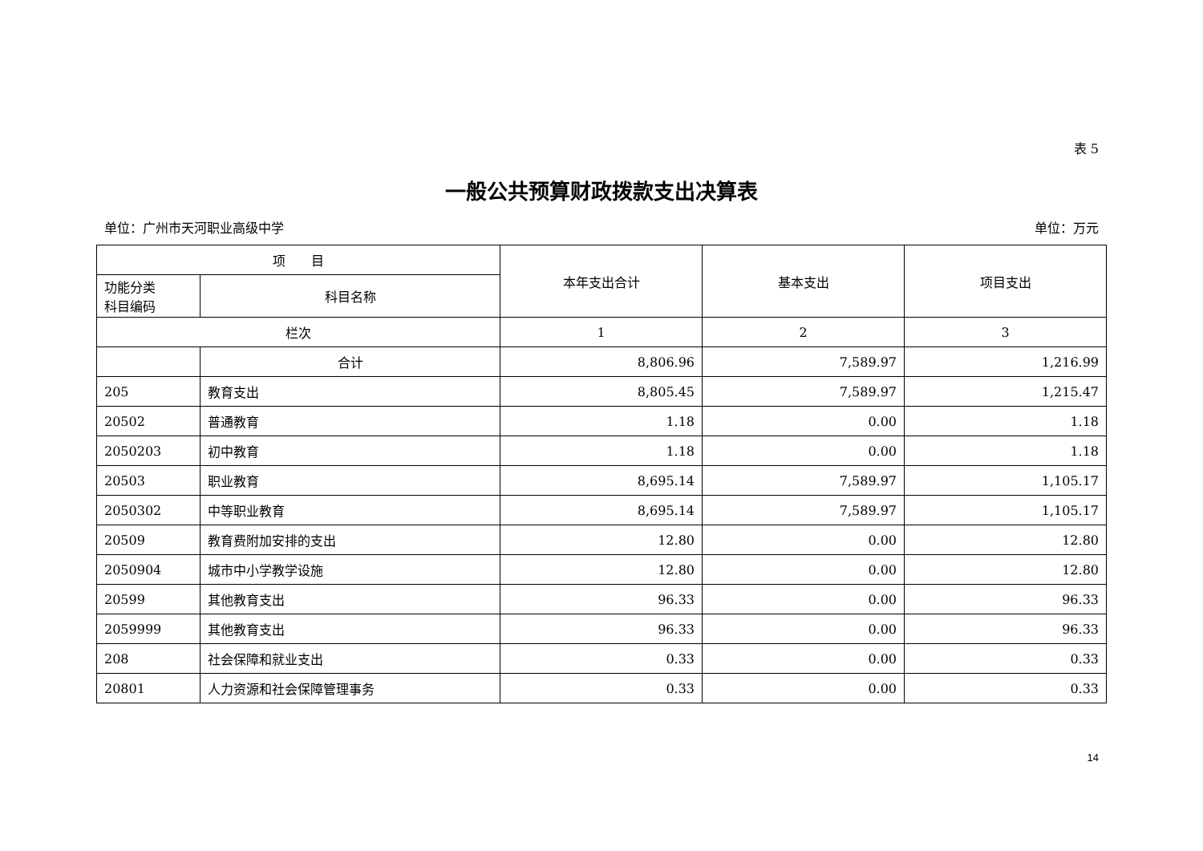表 5
一般公共预算财政拨款支出决算表
单位：广州市天河职业高级中学 单位：万元
| 项 目 | | 本年支出合计 | 基本支出 | 项目支出 |
| --- | --- | --- | --- | --- |
| 功能分类 科目编码 | 科目名称 | | | |
| 栏次 | | 1 | 2 | 3 |
| | 合计 | 8,806.96 | 7,589.97 | 1,216.99 |
| 205 | 教育支出 | 8,805.45 | 7,589.97 | 1,215.47 |
| 20502 | 普通教育 | 1.18 | 0.00 | 1.18 |
| 2050203 | 初中教育 | 1.18 | 0.00 | 1.18 |
| 20503 | 职业教育 | 8,695.14 | 7,589.97 | 1,105.17 |
| 2050302 | 中等职业教育 | 8,695.14 | 7,589.97 | 1,105.17 |
| 20509 | 教育费附加安排的支出 | 12.80 | 0.00 | 12.80 |
| 2050904 | 城市中小学教学设施 | 12.80 | 0.00 | 12.80 |
| 20599 | 其他教育支出 | 96.33 | 0.00 | 96.33 |
| 2059999 | 其他教育支出 | 96.33 | 0.00 | 96.33 |
| 208 | 社会保障和就业支出 | 0.33 | 0.00 | 0.33 |
| 20801 | 人力资源和社会保障管理事务 | 0.33 | 0.00 | 0.33 |
14